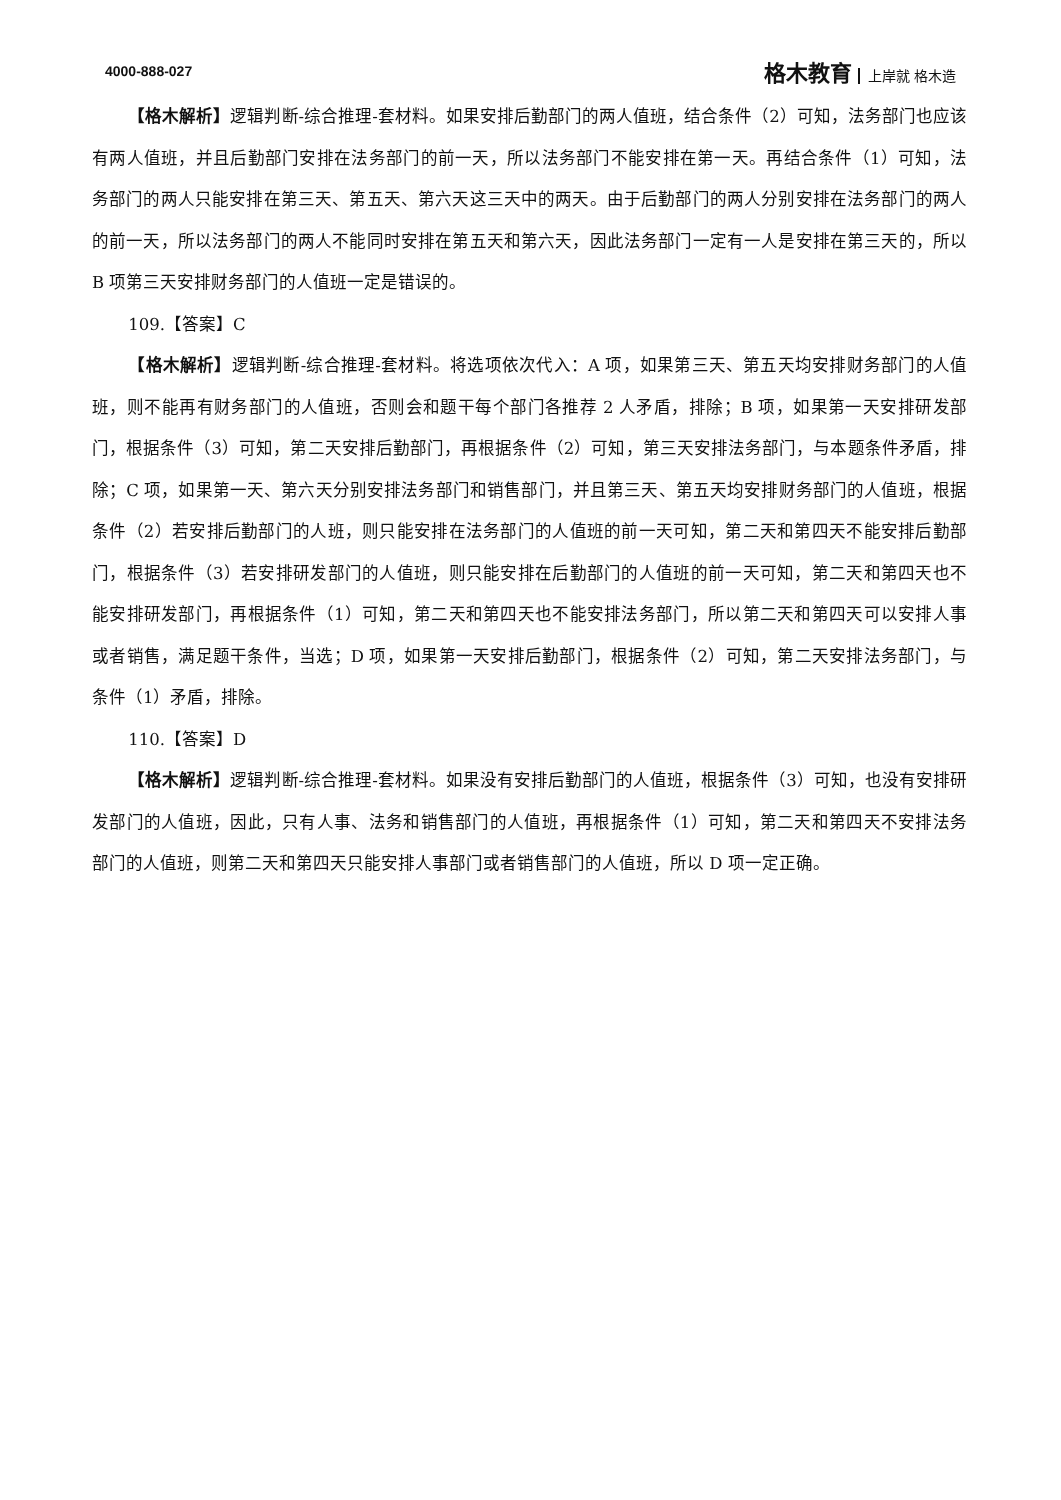4000-888-027 格木教育 上岸就 格木造
【格木解析】逻辑判断-综合推理-套材料。如果安排后勤部门的两人值班，结合条件（2）可知，法务部门也应该有两人值班，并且后勤部门安排在法务部门的前一天，所以法务部门不能安排在第一天。再结合条件（1）可知，法务部门的两人只能安排在第三天、第五天、第六天这三天中的两天。由于后勤部门的两人分别安排在法务部门的两人的前一天，所以法务部门的两人不能同时安排在第五天和第六天，因此法务部门一定有一人是安排在第三天的，所以 B 项第三天安排财务部门的人值班一定是错误的。
109.【答案】C
【格木解析】逻辑判断-综合推理-套材料。将选项依次代入：A 项，如果第三天、第五天均安排财务部门的人值班，则不能再有财务部门的人值班，否则会和题干每个部门各推荐 2 人矛盾，排除；B 项，如果第一天安排研发部门，根据条件（3）可知，第二天安排后勤部门，再根据条件（2）可知，第三天安排法务部门，与本题条件矛盾，排除；C 项，如果第一天、第六天分别安排法务部门和销售部门，并且第三天、第五天均安排财务部门的人值班，根据条件（2）若安排后勤部门的人班，则只能安排在法务部门的人值班的前一天可知，第二天和第四天不能安排后勤部门，根据条件（3）若安排研发部门的人值班，则只能安排在后勤部门的人值班的前一天可知，第二天和第四天也不能安排研发部门，再根据条件（1）可知，第二天和第四天也不能安排法务部门，所以第二天和第四天可以安排人事或者销售，满足题干条件，当选；D 项，如果第一天安排后勤部门，根据条件（2）可知，第二天安排法务部门，与条件（1）矛盾，排除。
110.【答案】D
【格木解析】逻辑判断-综合推理-套材料。如果没有安排后勤部门的人值班，根据条件（3）可知，也没有安排研发部门的人值班，因此，只有人事、法务和销售部门的人值班，再根据条件（1）可知，第二天和第四天不安排法务部门的人值班，则第二天和第四天只能安排人事部门或者销售部门的人值班，所以 D 项一定正确。